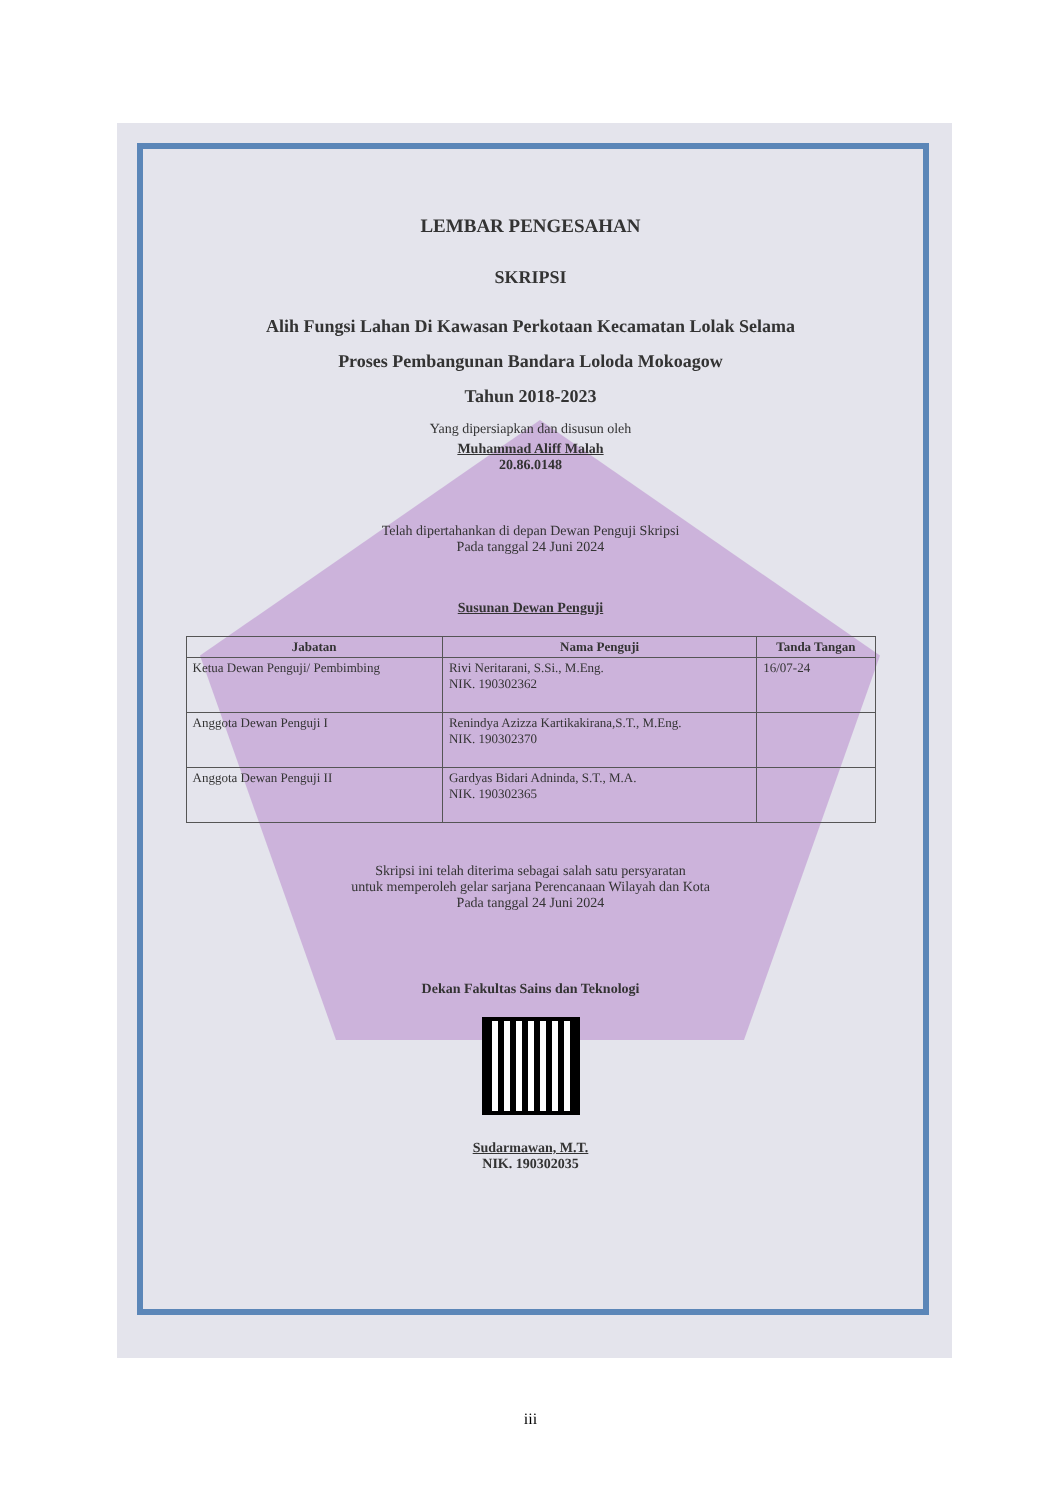LEMBAR PENGESAHAN
SKRIPSI
Alih Fungsi Lahan Di Kawasan Perkotaan Kecamatan Lolak Selama
Proses Pembangunan Bandara Loloda Mokoagow
Tahun 2018-2023
Yang dipersiapkan dan disusun oleh
Muhammad Aliff Malah
20.86.0148
Telah dipertahankan di depan Dewan Penguji Skripsi
Pada tanggal 24 Juni 2024
Susunan Dewan Penguji
| Jabatan | Nama Penguji | Tanda Tangan |
| --- | --- | --- |
| Ketua Dewan Penguji/ Pembimbing | Rivi Neritarani, S.Si., M.Eng. NIK. 190302362 | 16/07-24 |
| Anggota Dewan Penguji I | Renindya Azizza Kartikakirana,S.T., M.Eng. NIK. 190302370 | |
| Anggota Dewan Penguji II | Gardyas Bidari Adninda, S.T., M.A. NIK. 190302365 | |
Skripsi ini telah diterima sebagai salah satu persyaratan
untuk memperoleh gelar sarjana Perencanaan Wilayah dan Kota
Pada tanggal 24 Juni 2024
Dekan Fakultas Sains dan Teknologi
Sudarmawan, M.T.
NIK. 190302035
iii